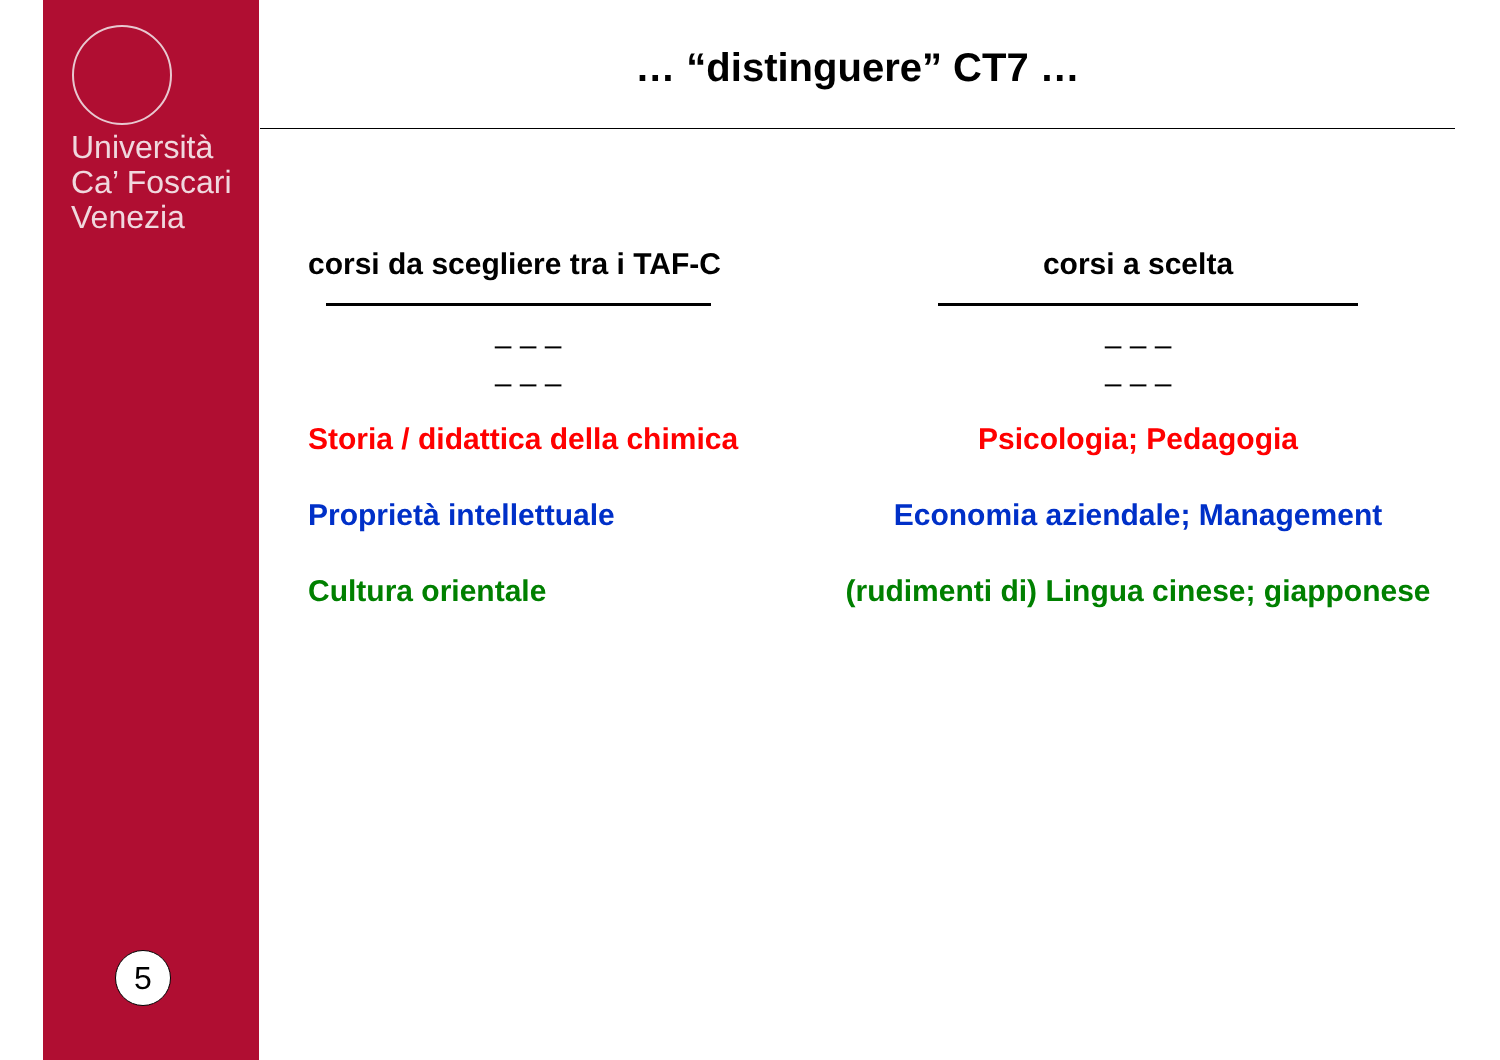Università
Ca’ Foscari
Venezia
5
… “distinguere” CT7 …
corsi da scegliere tra i TAF-C
– – –
– – –
Storia / didattica della chimica
Proprietà intellettuale
Cultura orientale
corsi a scelta
– – –
– – –
Psicologia; Pedagogia
Economia aziendale; Management
(rudimenti di) Lingua cinese; giapponese